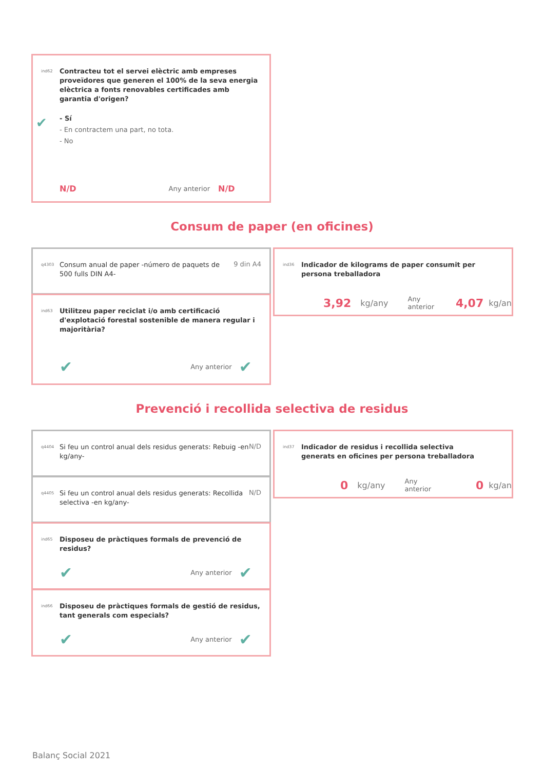ind62
Contracteu tot el servei elèctric amb empreses proveïdores que generen el 100% de la seva energia elèctrica a fonts renovables certificades amb garantia d'origen?
✔
- Sí
- En contractem una part, no tota.
- No
N/D Any anterior N/D
Consum de paper (en oficines)
q4303
Consum anual de paper -número de paquets de 500 fulls DIN A4-
9 din A4
ind63
Utilitzeu paper reciclat i/o amb certificació d'explotació forestal sostenible de manera regular i majoritària?
✔ Any anterior ✔
ind36
Indicador de kilograms de paper consumit per
persona treballadora
3,92 kg/any Any anterior 4,07 kg/an
Prevenció i recollida selectiva de residus
q4404
Si feu un control anual dels residus generats: Rebuig -en kg/any-
N/D
q4405
Si feu un control anual dels residus generats: Recollida selectiva -en kg/any-
N/D
ind65
Disposeu de pràctiques formals de prevenció de residus?
✔ Any anterior ✔
ind66
Disposeu de pràctiques formals de gestió de residus, tant generals com especials?
✔ Any anterior ✔
ind37
Indicador de residus i recollida selectiva
generats en oficines per persona treballadora
0 kg/any Any anterior 0 kg/an
Balanç Social 2021